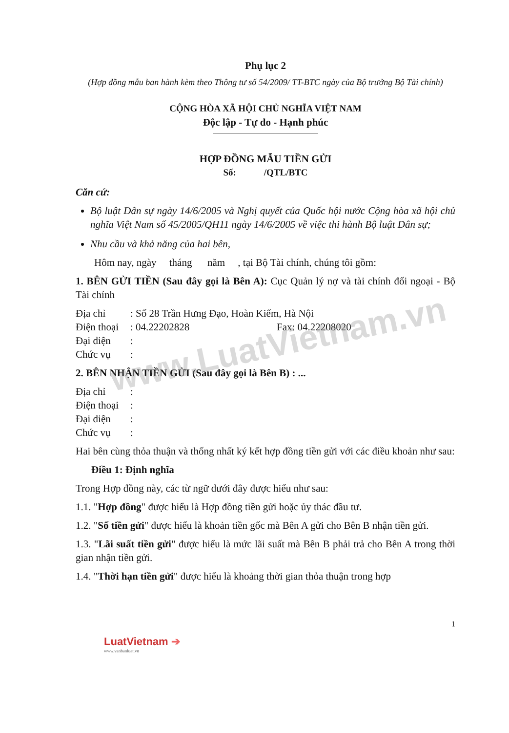www.LuatVietnam.vn
Phụ lục 2
(Hợp đồng mẫu ban hành kèm theo Thông tư số 54/2009/ TT-BTC ngày của Bộ trưởng Bộ Tài chính)
CỘNG HÒA XÃ HỘI CHỦ NGHĨA VIỆT NAM
Độc lập - Tự do - Hạnh phúc
HỢP ĐỒNG MẪU TIỀN GỬI
Số: /QTL/BTC
Căn cứ:
Bộ luật Dân sự ngày 14/6/2005 và Nghị quyết của Quốc hội nước Cộng hòa xã hội chủ nghĩa Việt Nam số 45/2005/QH11 ngày 14/6/2005 về việc thi hành Bộ luật Dân sự;
Nhu cầu và khả năng của hai bên,
Hôm nay, ngày tháng năm , tại Bộ Tài chính, chúng tôi gồm:
1. BÊN GỬI TIỀN (Sau đây gọi là Bên A): Cục Quản lý nợ và tài chính đối ngoại - Bộ Tài chính
Địa chỉ: Số 28 Trần Hưng Đạo, Hoàn Kiếm, Hà Nội
Điện thoại: 04.22202828 Fax: 04.22208020
Đại diện:
Chức vụ:
2. BÊN NHẬN TIỀN GỬI (Sau đây gọi là Bên B) : ...
Địa chỉ:
Điện thoại:
Đại diện:
Chức vụ:
Hai bên cùng thỏa thuận và thống nhất ký kết hợp đồng tiền gửi với các điều khoản như sau:
Điều 1: Định nghĩa
Trong Hợp đồng này, các từ ngữ dưới đây được hiểu như sau:
1.1. "Hợp đồng" được hiểu là Hợp đồng tiền gửi hoặc ủy thác đầu tư.
1.2. "Số tiền gửi" được hiểu là khoản tiền gốc mà Bên A gửi cho Bên B nhận tiền gửi.
1.3. "Lãi suất tiền gửi" được hiểu là mức lãi suất mà Bên B phải trả cho Bên A trong thời gian nhận tiền gửi.
1.4. "Thời hạn tiền gửi" được hiểu là khoảng thời gian thỏa thuận trong hợp
1
LuatVietnam ➔
www.vanbanluat.vn